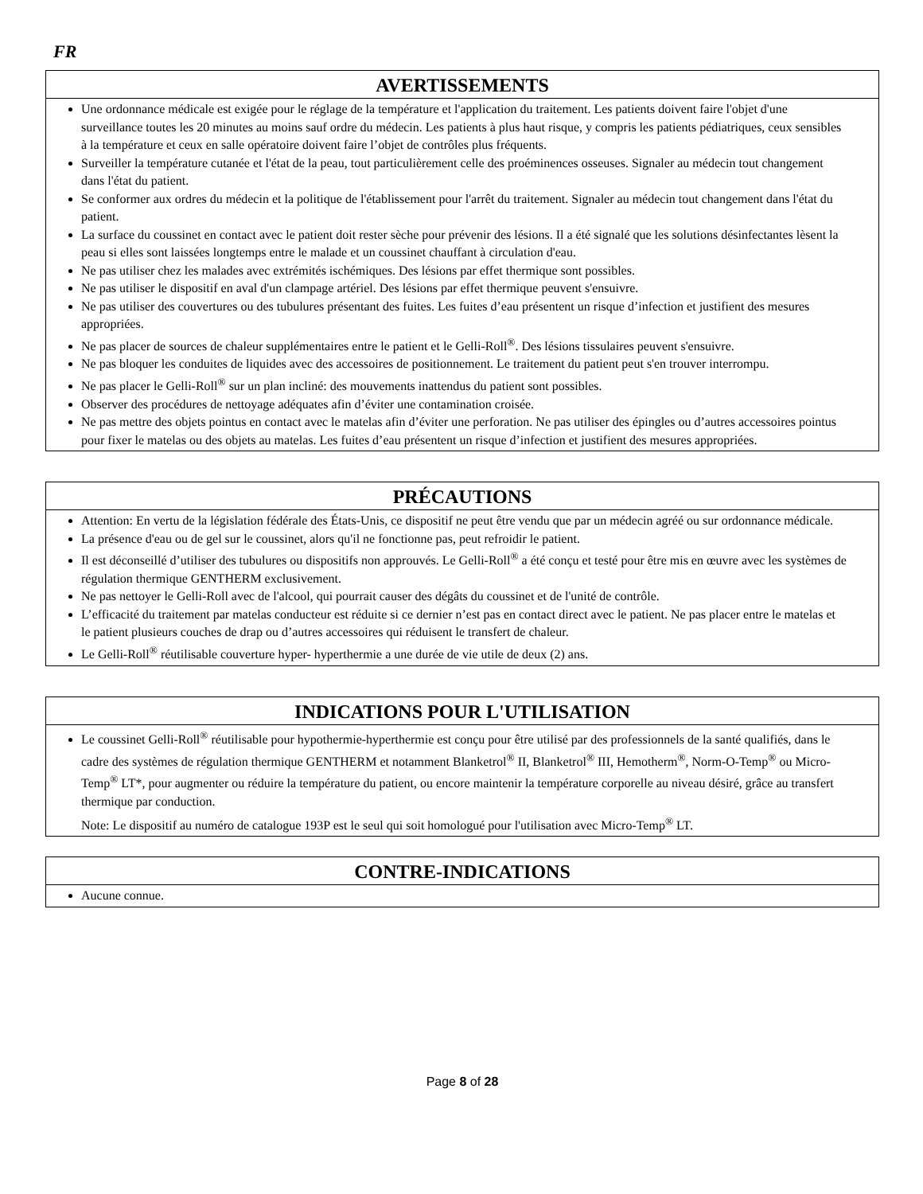FR
AVERTISSEMENTS
Une ordonnance médicale est exigée pour le réglage de la température et l'application du traitement. Les patients doivent faire l'objet d'une surveillance toutes les 20 minutes au moins sauf ordre du médecin. Les patients à plus haut risque, y compris les patients pédiatriques, ceux sensibles à la température et ceux en salle opératoire doivent faire l’objet de contrôles plus fréquents.
Surveiller la température cutanée et l'état de la peau, tout particulièrement celle des proéminences osseuses. Signaler au médecin tout changement dans l'état du patient.
Se conformer aux ordres du médecin et la politique de l'établissement pour l'arrêt du traitement. Signaler au médecin tout changement dans l'état du patient.
La surface du coussinet en contact avec le patient doit rester sèche pour prévenir des lésions. Il a été signalé que les solutions désinfectantes lèsent la peau si elles sont laissées longtemps entre le malade et un coussinet chauffant à circulation d'eau.
Ne pas utiliser chez les malades avec extrémités ischémiques. Des lésions par effet thermique sont possibles.
Ne pas utiliser le dispositif en aval d'un clampage artériel. Des lésions par effet thermique peuvent s'ensuivre.
Ne pas utiliser des couvertures ou des tubulures présentant des fuites. Les fuites d’eau présentent un risque d’infection et justifient des mesures appropriées.
Ne pas placer de sources de chaleur supplémentaires entre le patient et le Gelli-Roll<sup>®</sup>. Des lésions tissulaires peuvent s'ensuivre.
Ne pas bloquer les conduites de liquides avec des accessoires de positionnement. Le traitement du patient peut s'en trouver interrompu.
Ne pas placer le Gelli-Roll<sup>®</sup> sur un plan incliné: des mouvements inattendus du patient sont possibles.
Observer des procédures de nettoyage adéquates afin d’éviter une contamination croisée.
Ne pas mettre des objets pointus en contact avec le matelas afin d’éviter une perforation. Ne pas utiliser des épingles ou d’autres accessoires pointus pour fixer le matelas ou des objets au matelas. Les fuites d’eau présentent un risque d’infection et justifient des mesures appropriées.
PRÉCAUTIONS
Attention: En vertu de la législation fédérale des États-Unis, ce dispositif ne peut être vendu que par un médecin agréé ou sur ordonnance médicale.
La présence d'eau ou de gel sur le coussinet, alors qu'il ne fonctionne pas, peut refroidir le patient.
Il est déconseillé d’utiliser des tubulures ou dispositifs non approuvés. Le Gelli-Roll<sup>®</sup> a été conçu et testé pour être mis en œuvre avec les systèmes de régulation thermique GENTHERM exclusivement.
Ne pas nettoyer le Gelli-Roll avec de l'alcool, qui pourrait causer des dégâts du coussinet et de l'unité de contrôle.
L’efficacité du traitement par matelas conducteur est réduite si ce dernier n’est pas en contact direct avec le patient. Ne pas placer entre le matelas et le patient plusieurs couches de drap ou d’autres accessoires qui réduisent le transfert de chaleur.
Le Gelli-Roll<sup>®</sup> réutilisable couverture hyper- hyperthermie a une durée de vie utile de deux (2) ans.
INDICATIONS POUR L'UTILISATION
Le coussinet Gelli-Roll<sup>®</sup> réutilisable pour hypothermie-hyperthermie est conçu pour être utilisé par des professionnels de la santé qualifiés, dans le cadre des systèmes de régulation thermique GENTHERM et notamment Blanketrol<sup>®</sup> II, Blanketrol<sup>®</sup> III, Hemotherm<sup>®</sup>, Norm-O-Temp<sup>®</sup> ou Micro-Temp<sup>®</sup> LT*, pour augmenter ou réduire la température du patient, ou encore maintenir la température corporelle au niveau désiré, grâce au transfert thermique par conduction.
Note: Le dispositif au numéro de catalogue 193P est le seul qui soit homologué pour l'utilisation avec Micro-Temp<sup>®</sup> LT.
CONTRE-INDICATIONS
Aucune connue.
Page 8 of 28